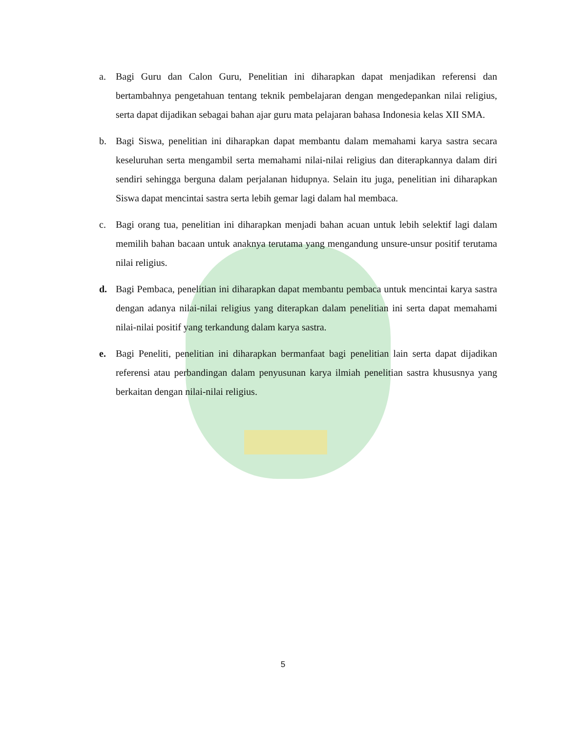a. Bagi Guru dan Calon Guru, Penelitian ini diharapkan dapat menjadikan referensi dan bertambahnya pengetahuan tentang teknik pembelajaran dengan mengedepankan nilai religius, serta dapat dijadikan sebagai bahan ajar guru mata pelajaran bahasa Indonesia kelas XII SMA.
b. Bagi Siswa, penelitian ini diharapkan dapat membantu dalam memahami karya sastra secara keseluruhan serta mengambil serta memahami nilai-nilai religius dan diterapkannya dalam diri sendiri sehingga berguna dalam perjalanan hidupnya. Selain itu juga, penelitian ini diharapkan Siswa dapat mencintai sastra serta lebih gemar lagi dalam hal membaca.
c. Bagi orang tua, penelitian ini diharapkan menjadi bahan acuan untuk lebih selektif lagi dalam memilih bahan bacaan untuk anaknya terutama yang mengandung unsure-unsur positif terutama nilai religius.
d. Bagi Pembaca, penelitian ini diharapkan dapat membantu pembaca untuk mencintai karya sastra dengan adanya nilai-nilai religius yang diterapkan dalam penelitian ini serta dapat memahami nilai-nilai positif yang terkandung dalam karya sastra.
e. Bagi Peneliti, penelitian ini diharapkan bermanfaat bagi penelitian lain serta dapat dijadikan referensi atau perbandingan dalam penyusunan karya ilmiah penelitian sastra khususnya yang berkaitan dengan nilai-nilai religius.
5